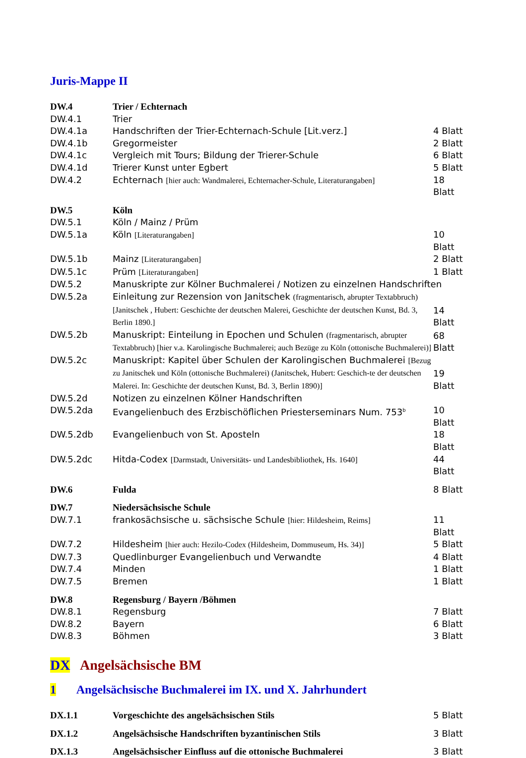Juris-Mappe II
| DW.4 | Trier / Echternach | |
| DW.4.1 | Trier | |
| DW.4.1a | Handschriften der Trier-Echternach-Schule [Lit.verz.] | 4 Blatt |
| DW.4.1b | Gregormeister | 2 Blatt |
| DW.4.1c | Vergleich mit Tours; Bildung der Trierer-Schule | 6 Blatt |
| DW.4.1d | Trierer Kunst unter Egbert | 5 Blatt |
| DW.4.2 | Echternach [hier auch: Wandmalerei, Echternacher-Schule, Literaturangaben] | 18 Blatt |
| DW.5 | Köln | |
| DW.5.1 | Köln / Mainz / Prüm | |
| DW.5.1a | Köln [Literaturangaben] | 10 Blatt |
| DW.5.1b | Mainz [Literaturangaben] | 2 Blatt |
| DW.5.1c | Prüm [Literaturangaben] | 1 Blatt |
| DW.5.2 | Manuskripte zur Kölner Buchmalerei / Notizen zu einzelnen Handschriften | |
| DW.5.2a | Einleitung zur Rezension von Janitschek (fragmentarisch, abrupter Textabbruch) [Janitschek , Hubert: Geschichte der deutschen Malerei, Geschichte der deutschen Kunst, Bd. 3, Berlin 1890.] | 14 Blatt |
| DW.5.2b | Manuskript: Einteilung in Epochen und Schulen (fragmentarisch, abrupter Textabbruch) [hier v.a. Karolingische Buchmalerei; auch Bezüge zu Köln (ottonische Buchmalerei)] | 68 Blatt |
| DW.5.2c | Manuskript: Kapitel über Schulen der Karolingischen Buchmalerei [Bezug zu Janitschek und Köln (ottonische Buchmalerei) (Janitschek, Hubert: Geschich-te der deutschen Malerei. In: Geschichte der deutschen Kunst, Bd. 3, Berlin 1890)] | 19 Blatt |
| DW.5.2d | Notizen zu einzelnen Kölner Handschriften | |
| DW.5.2da | Evangelienbuch des Erzbischöflichen Priesterseminars Num. 753<sup>b</sup> | 10 Blatt |
| DW.5.2db | Evangelienbuch von St. Aposteln | 18 Blatt |
| DW.5.2dc | Hitda-Codex [Darmstadt, Universitäts- und Landesbibliothek, Hs. 1640] | 44 Blatt |
| DW.6 | Fulda | 8 Blatt |
| DW.7 | Niedersächsische Schule | |
| DW.7.1 | frankosächsische u. sächsische Schule [hier: Hildesheim, Reims] | 11 Blatt |
| DW.7.2 | Hildesheim [hier auch: Hezilo-Codex (Hildesheim, Dommuseum, Hs. 34)] | 5 Blatt |
| DW.7.3 | Quedlinburger Evangelienbuch und Verwandte | 4 Blatt |
| DW.7.4 | Minden | 1 Blatt |
| DW.7.5 | Bremen | 1 Blatt |
| DW.8 | Regensburg / Bayern /Böhmen | |
| DW.8.1 | Regensburg | 7 Blatt |
| DW.8.2 | Bayern | 6 Blatt |
| DW.8.3 | Böhmen | 3 Blatt |
DX Angelsächsische BM
1 Angelsächsische Buchmalerei im IX. und X. Jahrhundert
| DX.1.1 | Vorgeschichte des angelsächsischen Stils | 5 Blatt |
| DX.1.2 | Angelsächsische Handschriften byzantinischen Stils | 3 Blatt |
| DX.1.3 | Angelsächsischer Einfluss auf die ottonische Buchmalerei | 3 Blatt |